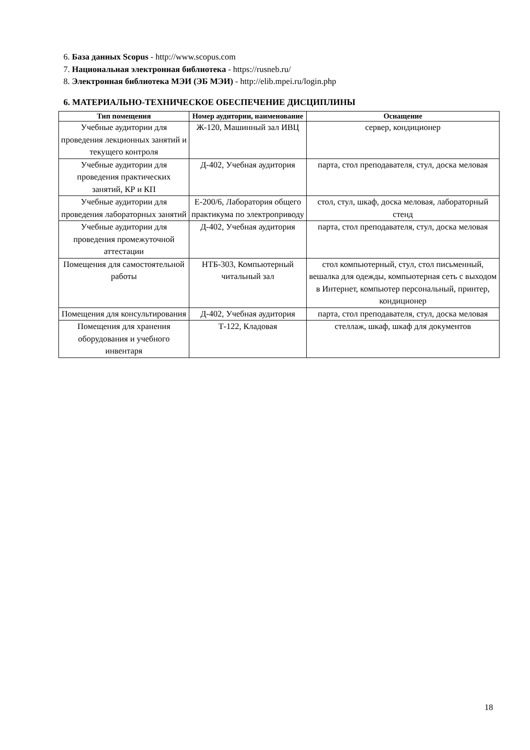6. База данных Scopus - http://www.scopus.com
7. Национальная электронная библиотека - https://rusneb.ru/
8. Электронная библиотека МЭИ (ЭБ МЭИ) - http://elib.mpei.ru/login.php
6. МАТЕРИАЛЬНО-ТЕХНИЧЕСКОЕ ОБЕСПЕЧЕНИЕ ДИСЦИПЛИНЫ
| Тип помещения | Номер аудитории, наименование | Оснащение |
| --- | --- | --- |
| Учебные аудитории для проведения лекционных занятий и текущего контроля | Ж-120, Машинный зал ИВЦ | сервер, кондиционер |
| Учебные аудитории для проведения практических занятий, КР и КП | Д-402, Учебная аудитория | парта, стол преподавателя, стул, доска меловая |
| Учебные аудитории для проведения лабораторных занятий | Е-200/6, Лаборатория общего практикума по электроприводу | стол, стул, шкаф, доска меловая, лабораторный стенд |
| Учебные аудитории для проведения промежуточной аттестации | Д-402, Учебная аудитория | парта, стол преподавателя, стул, доска меловая |
| Помещения для самостоятельной работы | НТБ-303, Компьютерный читальный зал | стол компьютерный, стул, стол письменный, вешалка для одежды, компьютерная сеть с выходом в Интернет, компьютер персональный, принтер, кондиционер |
| Помещения для консультирования | Д-402, Учебная аудитория | парта, стол преподавателя, стул, доска меловая |
| Помещения для хранения оборудования и учебного инвентаря | Т-122, Кладовая | стеллаж, шкаф, шкаф для документов |
18